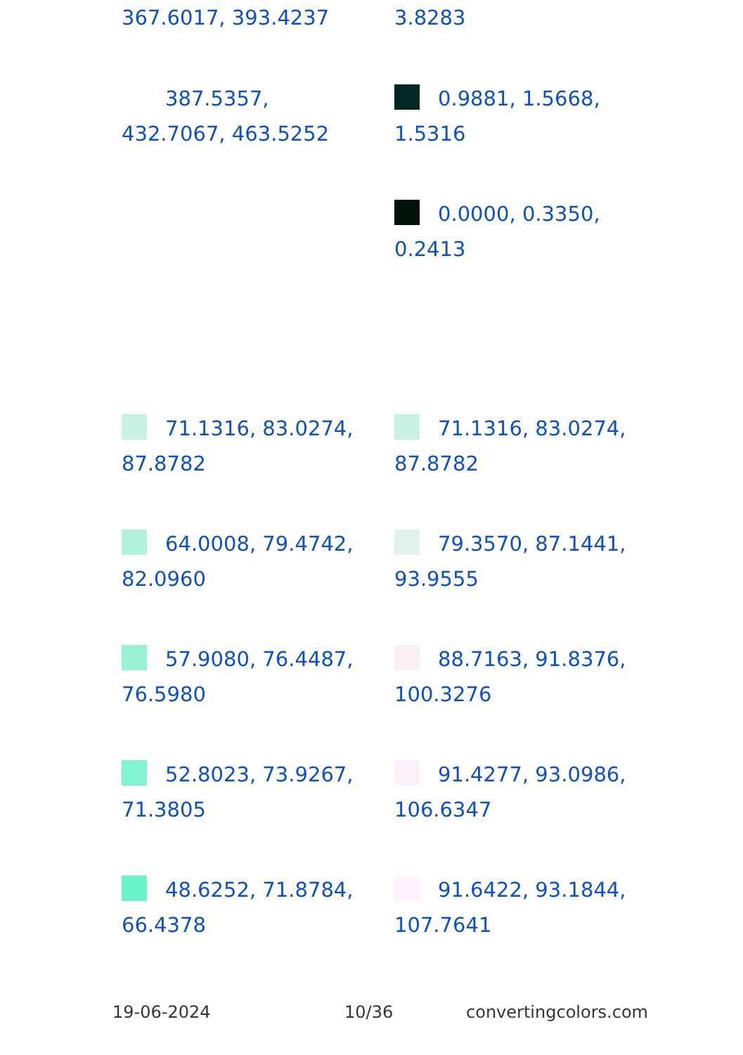367.6017, 393.4237 3.8283
387.5357, 432.7067, 463.5252
0.9881, 1.5668, 1.5316
0.0000, 0.3350, 0.2413
71.1316, 83.0274, 87.8782
71.1316, 83.0274, 87.8782
64.0008, 79.4742, 82.0960
79.3570, 87.1441, 93.9555
57.9080, 76.4487, 76.5980
88.7163, 91.8376, 100.3276
52.8023, 73.9267, 71.3805
91.4277, 93.0986, 106.6347
48.6252, 71.8784, 66.4378
91.6422, 93.1844, 107.7641
19-06-2024 10/36 convertingcolors.com